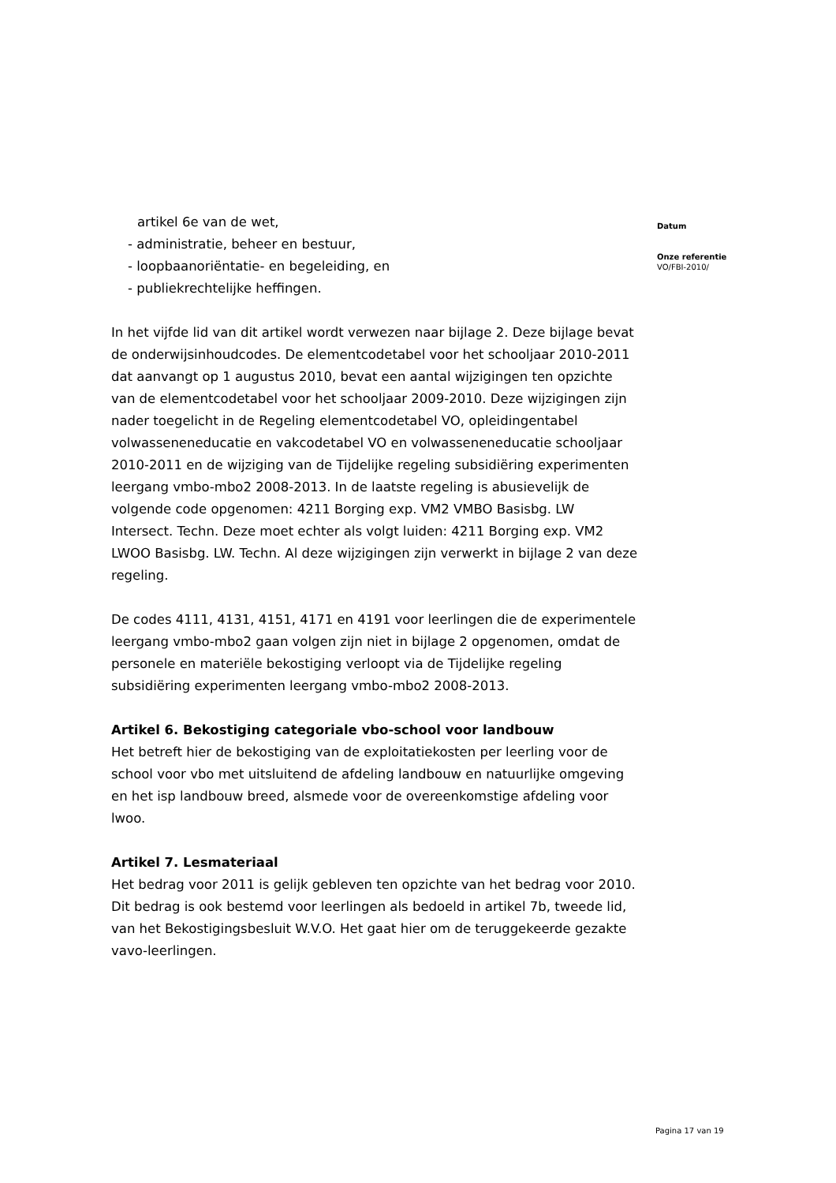artikel 6e van de wet,
- administratie, beheer en bestuur,
- loopbaanoriëntatie- en begeleiding, en
- publiekrechtelijke heffingen.
In het vijfde lid van dit artikel wordt verwezen naar bijlage 2. Deze bijlage bevat de onderwijsinhoudcodes. De elementcodetabel voor het schooljaar 2010-2011 dat aanvangt op 1 augustus 2010, bevat een aantal wijzigingen ten opzichte van de elementcodetabel voor het schooljaar 2009-2010. Deze wijzigingen zijn nader toegelicht in de Regeling elementcodetabel VO, opleidingentabel volwasseneneducatie en vakcodetabel VO en volwasseneneducatie schooljaar 2010-2011 en de wijziging van de Tijdelijke regeling subsidiëring experimenten leergang vmbo-mbo2 2008-2013. In de laatste regeling is abusievelijk de volgende code opgenomen: 4211 Borging exp. VM2 VMBO Basisbg. LW Intersect. Techn. Deze moet echter als volgt luiden: 4211 Borging exp. VM2 LWOO Basisbg. LW. Techn. Al deze wijzigingen zijn verwerkt in bijlage 2 van deze regeling.
De codes 4111, 4131, 4151, 4171 en 4191 voor leerlingen die de experimentele leergang vmbo-mbo2 gaan volgen zijn niet in bijlage 2 opgenomen, omdat de personele en materiële bekostiging verloopt via de Tijdelijke regeling subsidiëring experimenten leergang vmbo-mbo2 2008-2013.
Artikel 6. Bekostiging categoriale vbo-school voor landbouw
Het betreft hier de bekostiging van de exploitatiekosten per leerling voor de school voor vbo met uitsluitend de afdeling landbouw en natuurlijke omgeving en het isp landbouw breed, alsmede voor de overeenkomstige afdeling voor lwoo.
Artikel 7. Lesmateriaal
Het bedrag voor 2011 is gelijk gebleven ten opzichte van het bedrag voor 2010. Dit bedrag is ook bestemd voor leerlingen als bedoeld in artikel 7b, tweede lid, van het Bekostigingsbesluit W.V.O. Het gaat hier om de teruggekeerde gezakte vavo-leerlingen.
Datum
Onze referentie
VO/FBI-2010/
Pagina 17 van 19